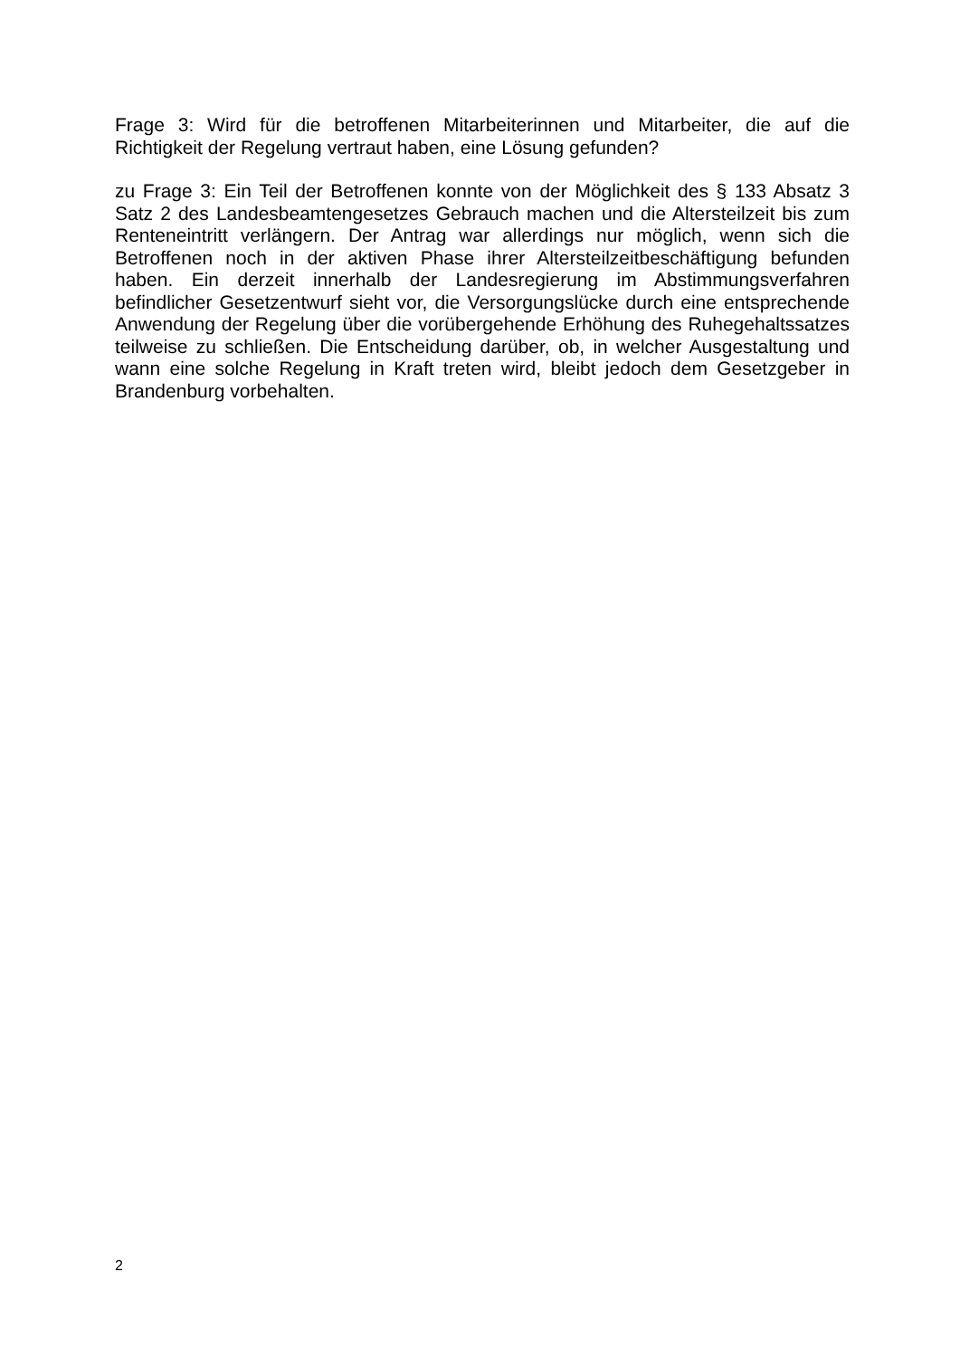Frage 3: Wird für die betroffenen Mitarbeiterinnen und Mitarbeiter, die auf die Richtigkeit der Regelung vertraut haben, eine Lösung gefunden?
zu Frage 3: Ein Teil der Betroffenen konnte von der Möglichkeit des § 133 Absatz 3 Satz 2 des Landesbeamtengesetzes Gebrauch machen und die Altersteilzeit bis zum Renteneintritt verlängern. Der Antrag war allerdings nur möglich, wenn sich die Betroffenen noch in der aktiven Phase ihrer Altersteilzeitbeschäftigung befunden haben. Ein derzeit innerhalb der Landesregierung im Abstimmungsverfahren befindlicher Gesetzentwurf sieht vor, die Versorgungslücke durch eine entsprechende Anwendung der Regelung über die vorübergehende Erhöhung des Ruhegehaltssatzes teilweise zu schließen. Die Entscheidung darüber, ob, in welcher Ausgestaltung und wann eine solche Regelung in Kraft treten wird, bleibt jedoch dem Gesetzgeber in Brandenburg vorbehalten.
2